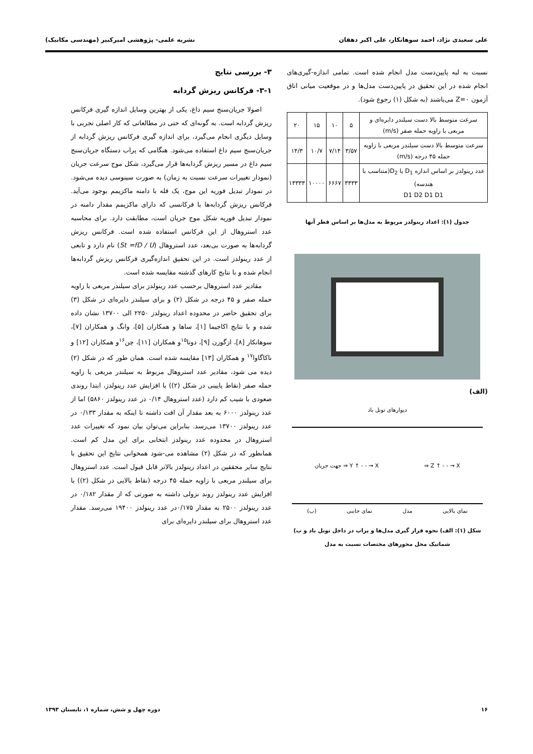علی سعیدی نژاد، احمد سوهانکار، علی اکبر دهقان نشریه علمی- پژوهشی امیرکبیر (مهندسی مکانیک)
نسبت به لبه پایین‌دست مدل انجام شده است. تمامی اندازه-گیری‌های انجام شده در این تحقیق در پایین‌دست مدل‌ها و در موقعیت میانی اتاق آزمون Z=۰ می‌باشند (به شکل (۱) رجوع شود).
| سرعت متوسط بالا دست سیلندر دایره‌ای و مربعی با زاویه حمله صفر (m/s) | ۵ | ۱۰ | ۱۵ | ۲۰ |
| سرعت متوسط بالا دست سیلندر مربعی با زاویه حمله ۴۵ درجه (m/s) | ۳/۵۷ | ۷/۱۴ | ۱۰/۷ | ۱۴/۳ |
| عدد رینولدز بر اساس اندازه D<sub>1</sub> یا D<sub>2</sub>(متناسب با هندسه) D1 D2 D1 D1 | ۳۳۳۳ | ۶۶۶۷ | ۱۰۰۰۰ | ۱۳۳۳۳ |
جدول (۱): اعداد رینولدز مربوط به مدل‌ها بر اساس قطر آنها
(الف)
دیوارهای تونل باد
جهت جریان ⇒ Y ↑ - - → X ⇒ Z ↑ - - → X
نمای بالایی مدل نمای جانبی (ب)
شکل (۱): الف) نحوه قرار گیری مدل‌ها و پراب در داخل تونل باد و ب) شماتیک محل محورهای مختصات نسبت به مدل
۳- بررسی نتایج
۳-۱- فرکانس ریزش گردابه
اصولا جریان‌سنج سیم داغ، یکی از بهترین وسایل اندازه گیری فرکانس ریزش گردابه است. به گونه‌ای که حتی در مطالعاتی که کار اصلی تجربی با وسایل دیگری انجام می‌گیرد، برای اندازه گیری فرکانس ریزش گردابه از جریان‌سنج سیم داغ استفاده می‌شود. هنگامی که پراب دستگاه جریان‌سنج سیم داغ در مسیر ریزش گردابه‌ها قرار می‌گیرد، شکل موج سرعت جریان (نمودار تغییرات سرعت نسبت به زمان) به صورت سینوسی دیده می‌شود. در نمودار تبدیل فوریه این موج، یک قله با دامنه ماکزیمم بوجود می‌آید. فرکانس ریزش گردابه‌ها با فرکانسی که دارای ماکزیمم مقدار دامنه در نمودار تبدیل فوریه شکل موج جریان است، مطابقت دارد. برای محاسبه عدد استروهال از این فرکانس استفاده شده است. فرکانس ریزش گردابه‌ها به صورت بی‌بعد، عدد استروهال (St =fD / U) نام دارد و تابعی از عدد رینولدز است. در این تحقیق اندازه‌گیری فرکانس ریزش گردابه‌ها انجام شده و با نتایج کارهای گذشته مقایسه شده است.
مقادیر عدد استروهال برحسب عدد رینولدز برای سیلندر مربعی با زاویه حمله صفر و ۴۵ درجه در شکل (۲) و برای سیلندر دایره‌ای در شکل (۳) برای تحقیق حاضر در محدوده اعداد رینولدز ۲۲۵۰ الی ۱۳۷۰۰ نشان داده شده و با نتایج اکاجیما [۱]، ساها و همکاران [۵]، وانگ و همکاران [۷]، سوهانکار [۸]، ازگورن [۹]، دوتا<sup>۱۵</sup>و همکاران [۱۱]، چن<sup>۱۶</sup>و همکاران [۱۲] و ناکاگاوا<sup>۱۷</sup> و همکاران [۱۳] مقایسه شده است. همان طور که در شکل (۲) دیده می شود، مقادیر عدد استروهال مربوط به سیلندر مربعی با زاویه حمله صفر (نقاط پایینی در شکل (۲)) با افزایش عدد رینولدز، ابتدا روندی صعودی با شیب کم دارد (عدد استروهال ۰/۱۴ در عدد رینولدز ۵۸۶۰) اما از عدد رینولدز ۶۰۰۰ به بعد مقدار آن افت داشته تا اینکه به مقدار ۰/۱۳۳ در عدد رینولدز ۱۳۷۰۰ می‌رسد. بنابراین می‌توان بیان نمود که تغییرات عدد استروهال در محدوده عدد رینولدز انتخابی برای این مدل کم است. همانطور که در شکل (۲) مشاهده می-شود همخوانی نتایج این تحقیق با نتایج سایر محققین در اعداد رینولدز بالاتر قابل قبول است. عدد استروهال برای سیلندر مربعی با زاویه حمله ۴۵ درجه (نقاط بالایی در شکل (۲)) با افزایش عدد رینولدز روند نزولی داشته به صورتی که از مقدار ۰/۱۸۲ در عدد رینولدز ۲۵۰۰ به مقدار ۰/۱۷۵در عدد رینولدز ۱۹۴۰۰ می‌رسد. مقدار عدد استروهال برای سیلندر دایره‌ای برای
۱۶ دوره چهل و شش، شماره ۱، تابستان ۱۳۹۳